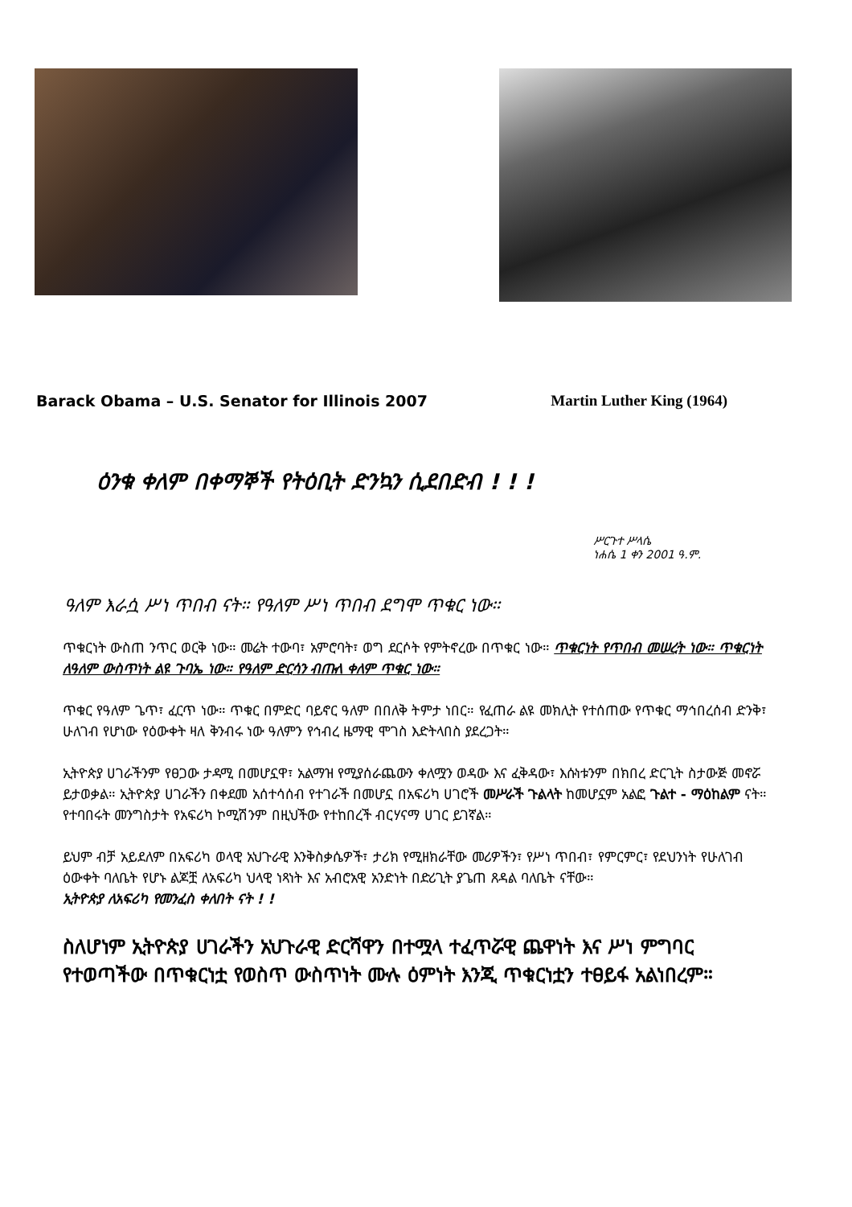Barack Obama – U.S. Senator for Illinois 2007 Martin Luther King (1964)
ዕንቁ ቀለም በቀማኞች የትዕቢት ድንኳን ሲደበድብ ! ! !
ሥርጉተ ሥላሴ
ነሐሴ 1 ቀን 2001 ዓ.ም.
ዓለም እራሷ ሥነ ጥበብ ናት። የዓለም ሥነ ጥበብ ደግሞ ጥቁር ነው።
ጥቁርነት ውስጠ ንጥር ወርቅ ነው። መሬት ተውባ፣ አምሮባት፣ ወግ ደርሶት የምትኖረው በጥቁር ነው። ጥቁርነት የጥበብ መሠረት ነው። ጥቁርነት ለዓለም ውስጥነት ልዩ ጉባኤ ነው። የዓለም ድርሳን ብጡለ ቀለም ጥቁር ነው።
ጥቁር የዓለም ጌጥ፣ ፈርጥ ነው። ጥቁር በምድር ባይኖር ዓለም በበለቅ ትምታ ነበር። የፈጠራ ልዩ መክሊት የተሰጠው የጥቁር ማኅበረሰብ ድንቅ፣ ሁለገብ የሆነው የዕውቀት ዛለ ቅንብሩ ነው ዓለምን የኅብረ ዜማዊ ሞገስ እድትላበስ ያደረጋት።
ኢትዮጵያ ሀገራችንም የፀጋው ታዳሚ በመሆኗዋ፣ አልማዝ የሚያሰራጨውን ቀለሟን ወዳው እና ፈቅዳው፣ እሱነቱንም በክበረ ድርጊት ስታውጅ መኖሯ ይታወቃል። ኢትዮጵያ ሀገራችን በቀደመ አሰተሳሰብ የተገራች በመሆኗ በአፍሪካ ሀገሮች መሥራች ጉልላት ከመሆኗም አልፎ ጉልተ - ማዕከልም ናት። የተባበሩት መንግስታት የአፍሪካ ኮሚሽንም በዚህችው የተከበረች ብርሃናማ ሀገር ይገኛል።
ይህም ብቻ አይደለም በአፍሪካ ወላዊ አህጉራዊ እንቅስቃሴዎች፣ ታሪክ የሚዘክራቸው መሪዎችን፣ የሥነ ጥበብ፣ የምርምር፣ የደህንነት የሁለገብ ዕውቀት ባለቤት የሆኑ ልጆቿ ለአፍሪካ ህላዊ ነጻነት እና አብሮአዊ አንድነት በድሪጊት ያጌጠ ጸዳል ባለቤት ናቸው።
ኢትዮጵያ ለአፍሪካ የመንፈስ ቀለበት ናት ! !
ስለሆነም ኢትዮጵያ ሀገራችን አህጉራዊ ድርሻዋን በተሟላ ተፈጥሯዊ ጨዋነት እና ሥነ ምግባር የተወጣችው በጥቁርነቷ የወስጥ ውስጥነት ሙሉ ዕምነት እንጂ ጥቁርነቷን ተፀይፋ አልነበረም።